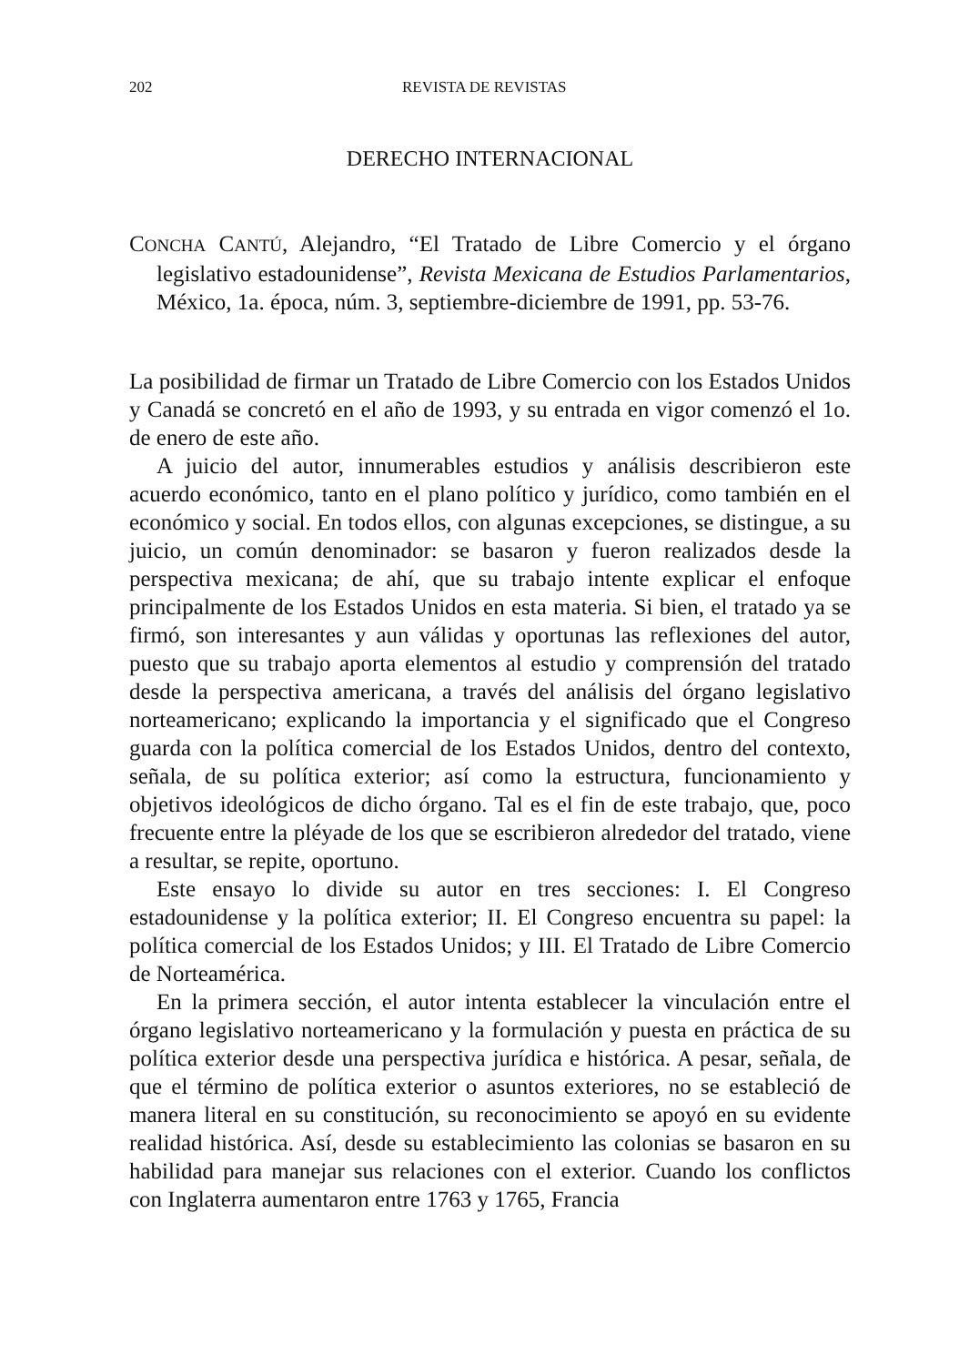202 REVISTA DE REVISTAS
DERECHO INTERNACIONAL
CONCHA CANTÚ, Alejandro, “El Tratado de Libre Comercio y el órgano legislativo estadounidense”, Revista Mexicana de Estudios Parlamentarios, México, 1a. época, núm. 3, septiembre-diciembre de 1991, pp. 53-76.
La posibilidad de firmar un Tratado de Libre Comercio con los Estados Unidos y Canadá se concretó en el año de 1993, y su entrada en vigor comenzó el 1o. de enero de este año.
A juicio del autor, innumerables estudios y análisis describieron este acuerdo económico, tanto en el plano político y jurídico, como también en el económico y social. En todos ellos, con algunas excepciones, se distingue, a su juicio, un común denominador: se basaron y fueron realizados desde la perspectiva mexicana; de ahí, que su trabajo intente explicar el enfoque principalmente de los Estados Unidos en esta materia. Si bien, el tratado ya se firmó, son interesantes y aun válidas y oportunas las reflexiones del autor, puesto que su trabajo aporta elementos al estudio y comprensión del tratado desde la perspectiva americana, a través del análisis del órgano legislativo norteamericano; explicando la importancia y el significado que el Congreso guarda con la política comercial de los Estados Unidos, dentro del contexto, señala, de su política exterior; así como la estructura, funcionamiento y objetivos ideológicos de dicho órgano. Tal es el fin de este trabajo, que, poco frecuente entre la pléyade de los que se escribieron alrededor del tratado, viene a resultar, se repite, oportuno.
Este ensayo lo divide su autor en tres secciones: I. El Congreso estadounidense y la política exterior; II. El Congreso encuentra su papel: la política comercial de los Estados Unidos; y III. El Tratado de Libre Comercio de Norteamérica.
En la primera sección, el autor intenta establecer la vinculación entre el órgano legislativo norteamericano y la formulación y puesta en práctica de su política exterior desde una perspectiva jurídica e histórica. A pesar, señala, de que el término de política exterior o asuntos exteriores, no se estableció de manera literal en su constitución, su reconocimiento se apoyó en su evidente realidad histórica. Así, desde su establecimiento las colonias se basaron en su habilidad para manejar sus relaciones con el exterior. Cuando los conflictos con Inglaterra aumentaron entre 1763 y 1765, Francia